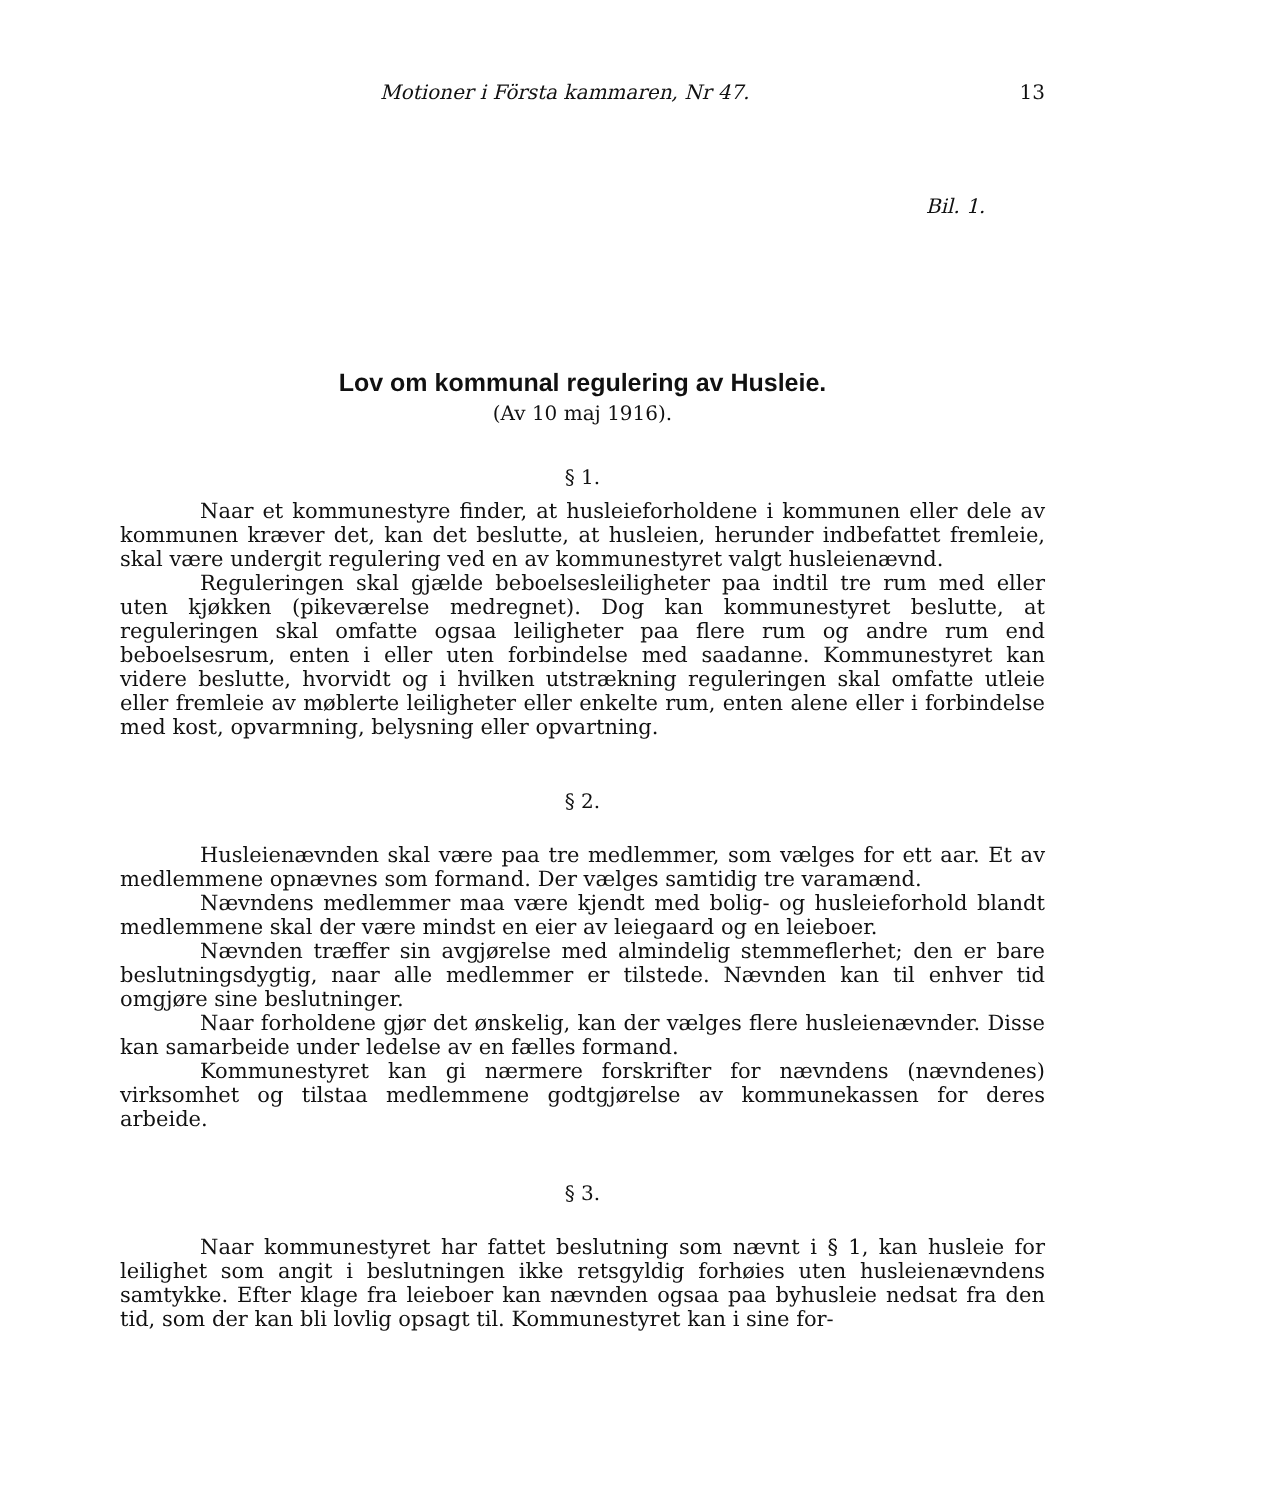Motioner i Första kammaren, Nr 47. 13
Bil. 1.
Lov om kommunal regulering av Husleie.
(Av 10 maj 1916).
§ 1.
Naar et kommunestyre finder, at husleieforholdene i kommunen eller dele av kommunen kræver det, kan det beslutte, at husleien, herunder indbefattet fremleie, skal være undergit regulering ved en av kommunestyret valgt husleienævnd.
Reguleringen skal gjælde beboelsesleiligheter paa indtil tre rum med eller uten kjøkken (pikeværelse medregnet). Dog kan kommunestyret beslutte, at reguleringen skal omfatte ogsaa leiligheter paa flere rum og andre rum end beboelsesrum, enten i eller uten forbindelse med saadanne. Kommunestyret kan videre beslutte, hvorvidt og i hvilken utstrækning reguleringen skal omfatte utleie eller fremleie av møblerte leiligheter eller enkelte rum, enten alene eller i forbindelse med kost, opvarmning, belysning eller opvartning.
§ 2.
Husleienævnden skal være paa tre medlemmer, som vælges for ett aar. Et av medlemmene opnævnes som formand. Der vælges samtidig tre varamænd.
Nævndens medlemmer maa være kjendt med bolig- og husleieforhold blandt medlemmene skal der være mindst en eier av leiegaard og en leieboer.
Nævnden træffer sin avgjørelse med almindelig stemmeflerhet; den er bare beslutningsdygtig, naar alle medlemmer er tilstede. Nævnden kan til enhver tid omgjøre sine beslutninger.
Naar forholdene gjør det ønskelig, kan der vælges flere husleienævnder. Disse kan samarbeide under ledelse av en fælles formand.
Kommunestyret kan gi nærmere forskrifter for nævndens (nævndenes) virksomhet og tilstaa medlemmene godtgjørelse av kommunekassen for deres arbeide.
§ 3.
Naar kommunestyret har fattet beslutning som nævnt i § 1, kan husleie for leilighet som angit i beslutningen ikke retsgyldig forhøies uten husleienævndens samtykke. Efter klage fra leieboer kan nævnden ogsaa paa byhusleie nedsat fra den tid, som der kan bli lovlig opsagt til. Kommunestyret kan i sine for-